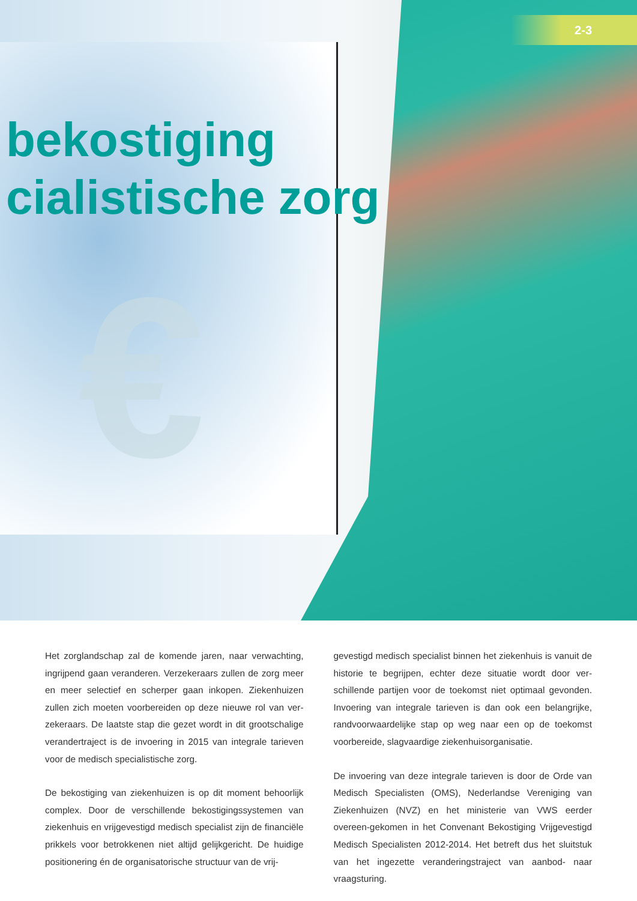€
2-3
bekostiging
cialistische zorg
Het zorglandschap zal de komende jaren, naar verwachting, ingrijpend gaan veranderen. Verzekeraars zullen de zorg meer en meer selectief en scherper gaan inkopen. Ziekenhuizen zullen zich moeten voorbereiden op deze nieuwe rol van ver-zekeraars. De laatste stap die gezet wordt in dit grootschalige verandertraject is de invoering in 2015 van integrale tarieven voor de medisch specialistische zorg.
De bekostiging van ziekenhuizen is op dit moment behoorlijk complex. Door de verschillende bekostigingssystemen van ziekenhuis en vrijgevestigd medisch specialist zijn de financiële prikkels voor betrokkenen niet altijd gelijkgericht. De huidige positionering én de organisatorische structuur van de vrij-
gevestigd medisch specialist binnen het ziekenhuis is vanuit de historie te begrijpen, echter deze situatie wordt door ver-schillende partijen voor de toekomst niet optimaal gevonden. Invoering van integrale tarieven is dan ook een belangrijke, randvoorwaardelijke stap op weg naar een op de toekomst voorbereide, slagvaardige ziekenhuisorganisatie.
De invoering van deze integrale tarieven is door de Orde van Medisch Specialisten (OMS), Nederlandse Vereniging van Ziekenhuizen (NVZ) en het ministerie van VWS eerder overeen-gekomen in het Convenant Bekostiging Vrijgevestigd Medisch Specialisten 2012-2014. Het betreft dus het sluitstuk van het ingezette veranderingstraject van aanbod- naar vraagsturing.